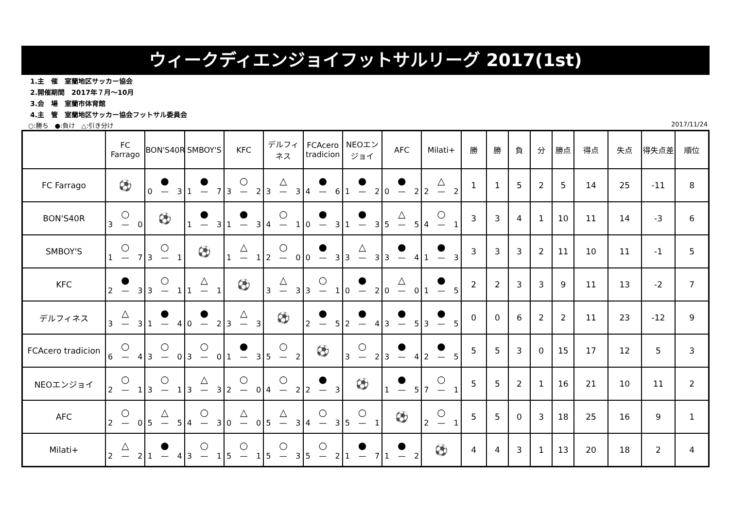ウィークディエンジョイフットサルリーグ 2017(1st)
1.主　催　室蘭地区サッカー協会
2.開催期間　2017年７月～10月
3.会　場　室蘭市体育館
4.主　管　室蘭地区サッカー協会フットサル委員会
○:勝ち　●:負け　△:引き分け 2017/11/24
| | FC Farrago | BON'S40R | SMBOY'S | KFC | デルフィネス | FCAcero tradicion | NEOエンジョイ | AFC | Milati+ | 勝 | 勝 | 負 | 分 | 勝点 | 得点 | 失点 | 得失点差 | 順位 |
| --- | --- | --- | --- | --- | --- | --- | --- | --- | --- | --- | --- | --- | --- | --- | --- | --- | --- | --- |
| FC Farrago | ⚽ | ● 0 — 3 | ● 1 — 7 | ○ 3 — 2 | △ 3 — 3 | ● 4 — 6 | ● 1 — 2 | ● 0 — 2 | △ 2 — 2 | 1 | 1 | 5 | 2 | 5 | 14 | 25 | -11 | 8 |
| BON'S40R | ○ 3 — 0 | ⚽ | ● 1 — 3 | ● 1 — 3 | ○ 4 — 1 | ● 0 — 3 | ● 1 — 3 | △ 5 — 5 | ○ 4 — 1 | 3 | 3 | 4 | 1 | 10 | 11 | 14 | -3 | 6 |
| SMBOY'S | ○ 1 — 7 | ○ 3 — 1 | ⚽ | △ 1 — 1 | ○ 2 — 0 | ● 0 — 3 | △ 3 — 3 | ● 3 — 4 | ● 1 — 3 | 3 | 3 | 3 | 2 | 11 | 10 | 11 | -1 | 5 |
| KFC | ● 2 — 3 | ○ 3 — 1 | △ 1 — 1 | ⚽ | △ 3 — 3 | ○ 3 — 1 | ● 0 — 2 | △ 0 — 0 | ● 1 — 5 | 2 | 2 | 3 | 3 | 9 | 11 | 13 | -2 | 7 |
| デルフィネス | △ 3 — 3 | ● 1 — 4 | ● 0 — 2 | △ 3 — 3 | ⚽ | ● 2 — 5 | ● 2 — 4 | ● 3 — 5 | ● 3 — 5 | 0 | 0 | 6 | 2 | 2 | 11 | 23 | -12 | 9 |
| FCAcero tradicion | ○ 6 — 4 | ○ 3 — 0 | ○ 3 — 0 | ● 1 — 3 | ○ 5 — 2 | ⚽ | ○ 3 — 2 | ● 3 — 4 | ● 2 — 5 | 5 | 5 | 3 | 0 | 15 | 17 | 12 | 5 | 3 |
| NEOエンジョイ | ○ 2 — 1 | ○ 3 — 1 | △ 3 — 3 | ○ 2 — 0 | ○ 4 — 2 | ● 2 — 3 | ⚽ | ● 1 — 5 | ○ 7 — 1 | 5 | 5 | 2 | 1 | 16 | 21 | 10 | 11 | 2 |
| AFC | ○ 2 — 0 | △ 5 — 5 | ○ 4 — 3 | △ 0 — 0 | △ 5 — 3 | ○ 4 — 3 | ○ 5 — 1 | ⚽ | ○ 2 — 1 | 5 | 5 | 0 | 3 | 18 | 25 | 16 | 9 | 1 |
| Milati+ | △ 2 — 2 | ● 1 — 4 | ○ 3 — 1 | ○ 5 — 1 | ○ 5 — 3 | ○ 5 — 2 | ● 1 — 7 | ● 1 — 2 | ⚽ | 4 | 4 | 3 | 1 | 13 | 20 | 18 | 2 | 4 |